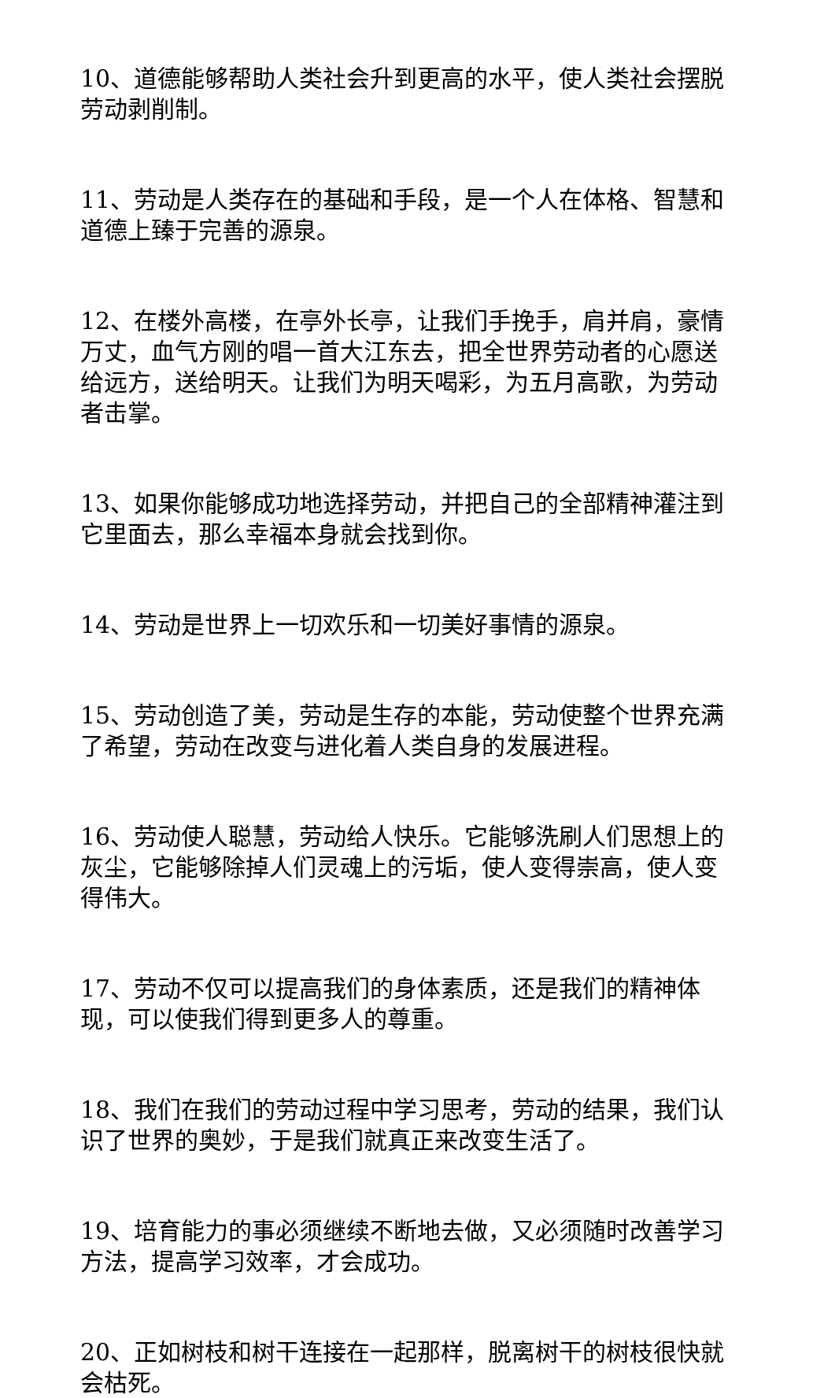10、道德能够帮助人类社会升到更高的水平，使人类社会摆脱劳动剥削制。
11、劳动是人类存在的基础和手段，是一个人在体格、智慧和道德上臻于完善的源泉。
12、在楼外高楼，在亭外长亭，让我们手挽手，肩并肩，豪情万丈，血气方刚的唱一首大江东去，把全世界劳动者的心愿送给远方，送给明天。让我们为明天喝彩，为五月高歌，为劳动者击掌。
13、如果你能够成功地选择劳动，并把自己的全部精神灌注到它里面去，那么幸福本身就会找到你。
14、劳动是世界上一切欢乐和一切美好事情的源泉。
15、劳动创造了美，劳动是生存的本能，劳动使整个世界充满了希望，劳动在改变与进化着人类自身的发展进程。
16、劳动使人聪慧，劳动给人快乐。它能够洗刷人们思想上的灰尘，它能够除掉人们灵魂上的污垢，使人变得崇高，使人变得伟大。
17、劳动不仅可以提高我们的身体素质，还是我们的精神体现，可以使我们得到更多人的尊重。
18、我们在我们的劳动过程中学习思考，劳动的结果，我们认识了世界的奥妙，于是我们就真正来改变生活了。
19、培育能力的事必须继续不断地去做，又必须随时改善学习方法，提高学习效率，才会成功。
20、正如树枝和树干连接在一起那样，脱离树干的树枝很快就会枯死。